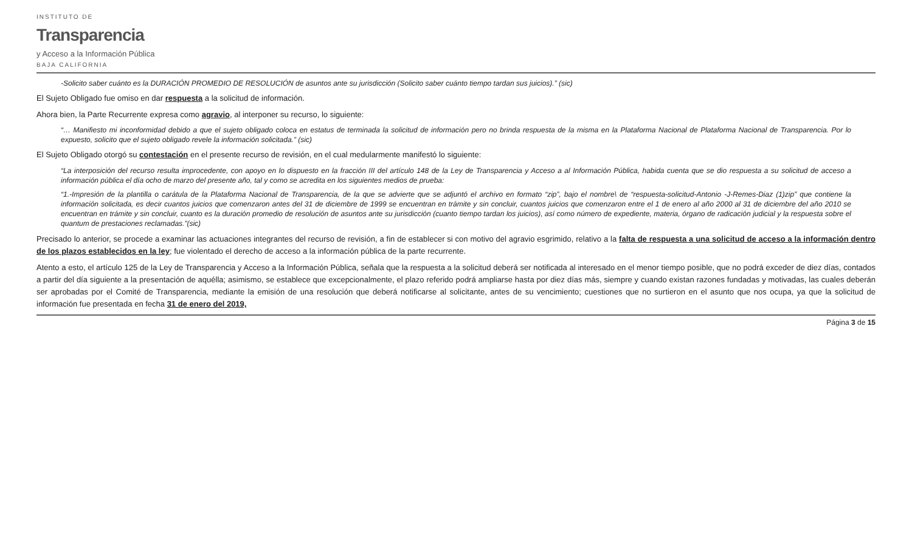INSTITUTO DE
Transparencia
y Acceso a la Información Pública
BAJA CALIFORNIA
-Solicito saber cuánto es la DURACIÓN PROMEDIO DE RESOLUCIÓN de asuntos ante su jurisdicción (Solicito saber cuánto tiempo tardan sus juicios).” (sic)
El Sujeto Obligado fue omiso en dar respuesta a la solicitud de información.
Ahora bien, la Parte Recurrente expresa como agravio, al interponer su recurso, lo siguiente:
“… Manifiesto mi inconformidad debido a que el sujeto obligado coloca en estatus de terminada la solicitud de información pero no brinda respuesta de la misma en la Plataforma Nacional de Plataforma Nacional de Transparencia. Por lo expuesto, solicito que el sujeto obligado revele la información solicitada.” (sic)
El Sujeto Obligado otorgó su contestación en el presente recurso de revisión, en el cual medularmente manifestó lo siguiente:
“La interposición del recurso resulta improcedente, con apoyo en lo dispuesto en la fracción III del artículo 148 de la Ley de Transparencia y Acceso a al Información Pública, habida cuenta que se dio respuesta a su solicitud de acceso a información pública el día ocho de marzo del presente año, tal y como se acredita en los siguientes medios de prueba:
“1.-Impresión de la plantilla o carátula de la Plataforma Nacional de Transparencia, de la que se advierte que se adjuntó el archivo en formato “zip”, bajo el nombre\ de “respuesta-solicitud-Antonio -J-Remes-Diaz (1)zip” que contiene la información solicitada, es decir cuantos juicios que comenzaron antes del 31 de diciembre de 1999 se encuentran en trámite y sin concluir, cuantos juicios que comenzaron entre el 1 de enero al año 2000 al 31 de diciembre del año 2010 se encuentran en trámite y sin concluir, cuanto es la duración promedio de resolución de asuntos ante su jurisdicción (cuanto tiempo tardan los juicios), así como número de expediente, materia, órgano de radicación judicial y la respuesta sobre el quantum de prestaciones reclamadas.”(sic)
Precisado lo anterior, se procede a examinar las actuaciones integrantes del recurso de revisión, a fin de establecer si con motivo del agravio esgrimido, relativo a la falta de respuesta a una solicitud de acceso a la información dentro de los plazos establecidos en la ley; fue violentado el derecho de acceso a la información pública de la parte recurrente.
Atento a esto, el artículo 125 de la Ley de Transparencia y Acceso a la Información Pública, señala que la respuesta a la solicitud deberá ser notificada al interesado en el menor tiempo posible, que no podrá exceder de diez días, contados a partir del día siguiente a la presentación de aquélla; asimismo, se establece que excepcionalmente, el plazo referido podrá ampliarse hasta por diez días más, siempre y cuando existan razones fundadas y motivadas, las cuales deberán ser aprobadas por el Comité de Transparencia, mediante la emisión de una resolución que deberá notificarse al solicitante, antes de su vencimiento; cuestiones que no surtieron en el asunto que nos ocupa, ya que la solicitud de información fue presentada en fecha 31 de enero del 2019,
Página 3 de 15